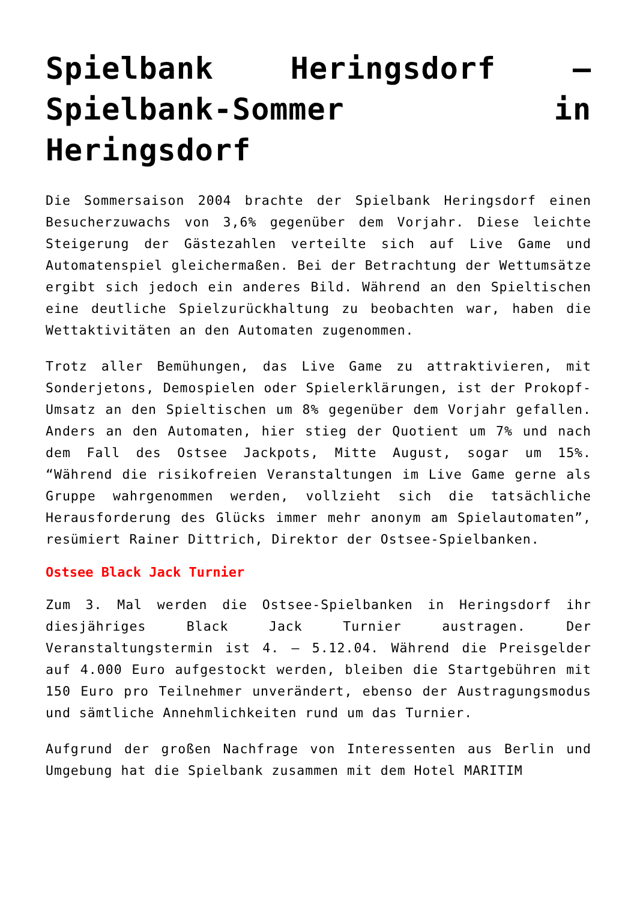Spielbank Heringsdorf – Spielbank-Sommer in Heringsdorf
Die Sommersaison 2004 brachte der Spielbank Heringsdorf einen Besucherzuwachs von 3,6% gegenüber dem Vorjahr. Diese leichte Steigerung der Gästezahlen verteilte sich auf Live Game und Automatenspiel gleichermaßen. Bei der Betrachtung der Wettumsätze ergibt sich jedoch ein anderes Bild. Während an den Spieltischen eine deutliche Spielzurückhaltung zu beobachten war, haben die Wettaktivitäten an den Automaten zugenommen.
Trotz aller Bemühungen, das Live Game zu attraktivieren, mit Sonderjetons, Demospielen oder Spielerklärungen, ist der Prokopf-Umsatz an den Spieltischen um 8% gegenüber dem Vorjahr gefallen. Anders an den Automaten, hier stieg der Quotient um 7% und nach dem Fall des Ostsee Jackpots, Mitte August, sogar um 15%. “Während die risikofreien Veranstaltungen im Live Game gerne als Gruppe wahrgenommen werden, vollzieht sich die tatsächliche Herausforderung des Glücks immer mehr anonym am Spielautomaten”, resümiert Rainer Dittrich, Direktor der Ostsee-Spielbanken.
Ostsee Black Jack Turnier
Zum 3. Mal werden die Ostsee-Spielbanken in Heringsdorf ihr diesjähriges Black Jack Turnier austragen. Der Veranstaltungstermin ist 4. – 5.12.04. Während die Preisgelder auf 4.000 Euro aufgestockt werden, bleiben die Startgebühren mit 150 Euro pro Teilnehmer unverändert, ebenso der Austragungsmodus und sämtliche Annehmlichkeiten rund um das Turnier.
Aufgrund der großen Nachfrage von Interessenten aus Berlin und Umgebung hat die Spielbank zusammen mit dem Hotel MARITIM